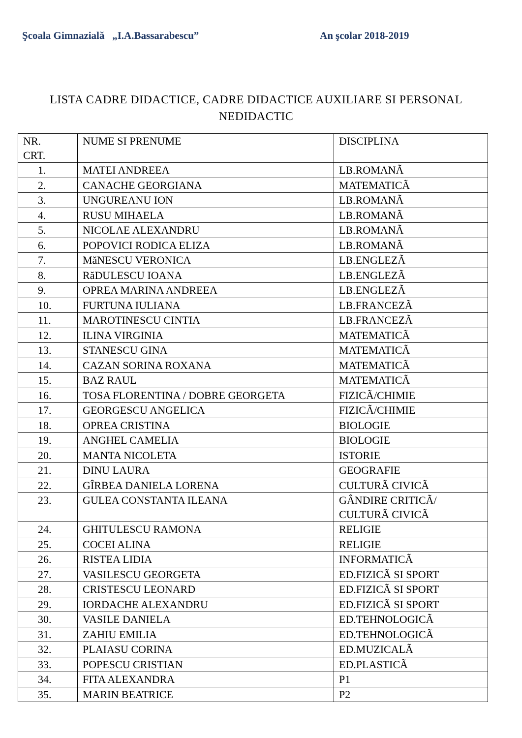Şcoala Gimnazială „I.A.Bassarabescu” An şcolar 2018-2019
LISTA CADRE DIDACTICE, CADRE DIDACTICE AUXILIARE SI PERSONAL NEDIDACTIC
| NR. CRT. | NUME SI PRENUME | DISCIPLINA |
| --- | --- | --- |
| 1. | MATEI ANDREEA | LB.ROMANÃ |
| 2. | CANACHE GEORGIANA | MATEMATICÃ |
| 3. | UNGUREANU ION | LB.ROMANÃ |
| 4. | RUSU MIHAELA | LB.ROMANÃ |
| 5. | NICOLAE ALEXANDRU | LB.ROMANÃ |
| 6. | POPOVICI RODICA ELIZA | LB.ROMANÃ |
| 7. | MăNESCU VERONICA | LB.ENGLEZÃ |
| 8. | RăDULESCU IOANA | LB.ENGLEZÃ |
| 9. | OPREA MARINA ANDREEA | LB.ENGLEZÃ |
| 10. | FURTUNA IULIANA | LB.FRANCEZÃ |
| 11. | MAROTINESCU CINTIA | LB.FRANCEZÃ |
| 12. | ILINA VIRGINIA | MATEMATICÃ |
| 13. | STANESCU GINA | MATEMATICÃ |
| 14. | CAZAN SORINA ROXANA | MATEMATICÃ |
| 15. | BAZ RAUL | MATEMATICÃ |
| 16. | TOSA FLORENTINA / DOBRE GEORGETA | FIZICÃ/CHIMIE |
| 17. | GEORGESCU ANGELICA | FIZICÃ/CHIMIE |
| 18. | OPREA CRISTINA | BIOLOGIE |
| 19. | ANGHEL CAMELIA | BIOLOGIE |
| 20. | MANTA NICOLETA | ISTORIE |
| 21. | DINU LAURA | GEOGRAFIE |
| 22. | GÎRBEA DANIELA LORENA | CULTURÃ CIVICÃ |
| 23. | GULEA CONSTANTA ILEANA | GÂNDIRE CRITICÃ/ CULTURÃ CIVICÃ |
| 24. | GHITULESCU RAMONA | RELIGIE |
| 25. | COCEI ALINA | RELIGIE |
| 26. | RISTEA LIDIA | INFORMATICÃ |
| 27. | VASILESCU GEORGETA | ED.FIZICÃ SI SPORT |
| 28. | CRISTESCU LEONARD | ED.FIZICÃ SI SPORT |
| 29. | IORDACHE ALEXANDRU | ED.FIZICÃ SI SPORT |
| 30. | VASILE DANIELA | ED.TEHNOLOGICÃ |
| 31. | ZAHIU EMILIA | ED.TEHNOLOGICÃ |
| 32. | PLAIASU CORINA | ED.MUZICALÃ |
| 33. | POPESCU CRISTIAN | ED.PLASTICÃ |
| 34. | FITA ALEXANDRA | P1 |
| 35. | MARIN BEATRICE | P2 |